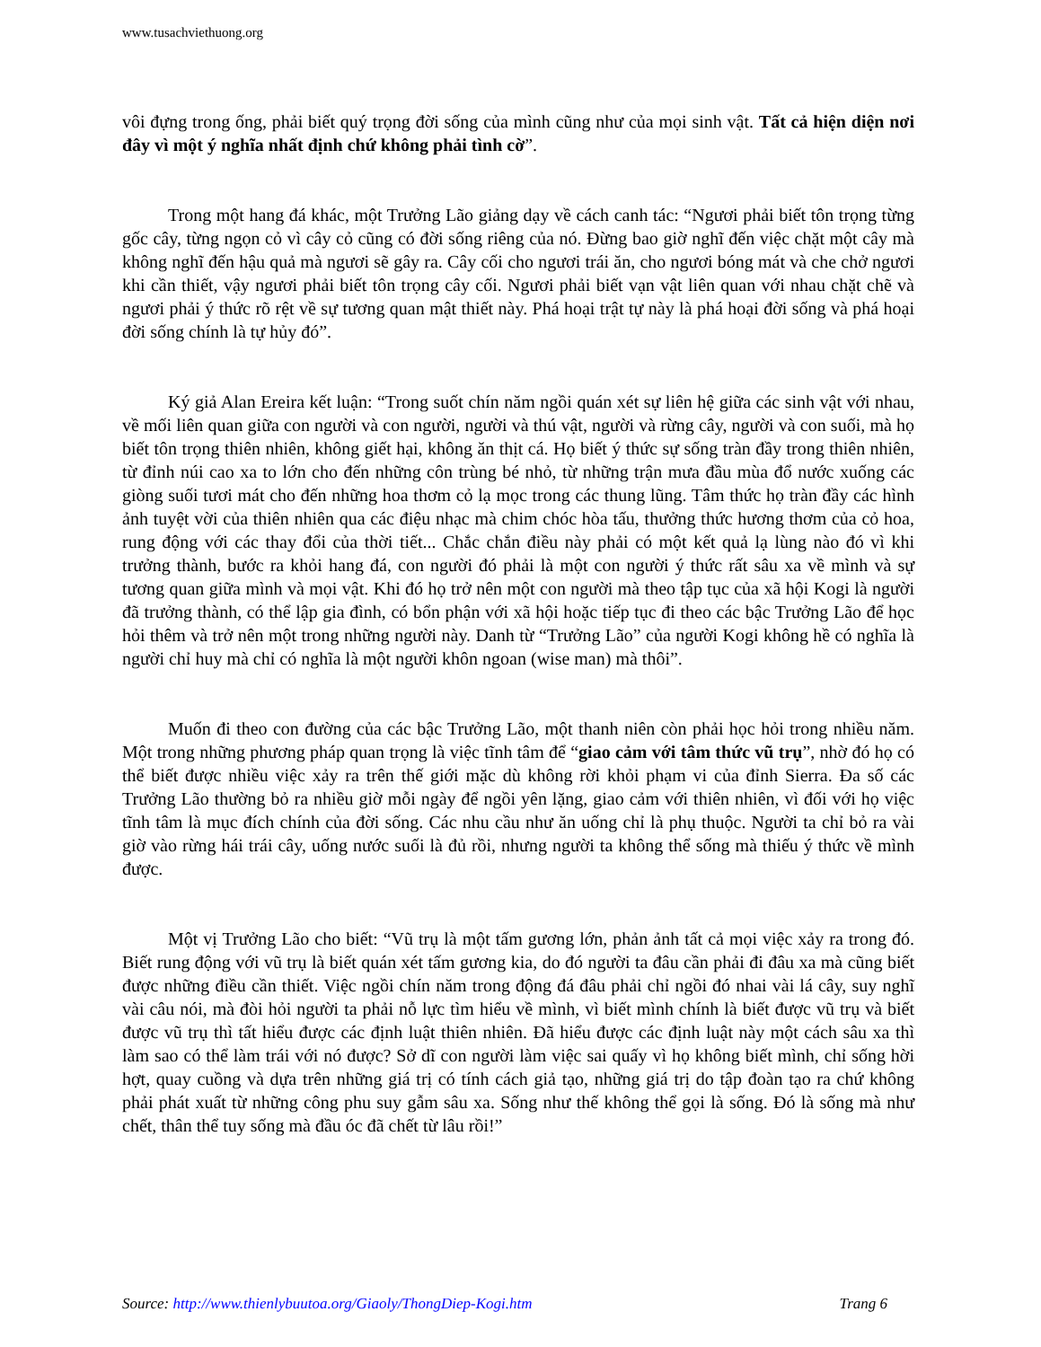www.tusachviethuong.org
vôi đựng trong ống, phải biết quý trọng đời sống của mình cũng như của mọi sinh vật. Tất cả hiện diện nơi đây vì một ý nghĩa nhất định chứ không phải tình cờ”.
Trong một hang đá khác, một Trưởng Lão giảng dạy về cách canh tác: “Ngươi phải biết tôn trọng từng gốc cây, từng ngọn cỏ vì cây cỏ cũng có đời sống riêng của nó. Đừng bao giờ nghĩ đến việc chặt một cây mà không nghĩ đến hậu quả mà ngươi sẽ gây ra. Cây cối cho ngươi trái ăn, cho ngươi bóng mát và che chở ngươi khi cần thiết, vậy ngươi phải biết tôn trọng cây cối. Ngươi phải biết vạn vật liên quan với nhau chặt chẽ và ngươi phải ý thức rõ rệt về sự tương quan mật thiết này. Phá hoại trật tự này là phá hoại đời sống và phá hoại đời sống chính là tự hủy đó”.
Ký giả Alan Ereira kết luận: “Trong suốt chín năm ngồi quán xét sự liên hệ giữa các sinh vật với nhau, về mối liên quan giữa con người và con người, người và thú vật, người và rừng cây, người và con suối, mà họ biết tôn trọng thiên nhiên, không giết hại, không ăn thịt cá. Họ biết ý thức sự sống tràn đầy trong thiên nhiên, từ đỉnh núi cao xa to lớn cho đến những côn trùng bé nhỏ, từ những trận mưa đầu mùa đổ nước xuống các giòng suối tươi mát cho đến những hoa thơm cỏ lạ mọc trong các thung lũng. Tâm thức họ tràn đầy các hình ảnh tuyệt vời của thiên nhiên qua các điệu nhạc mà chim chóc hòa tấu, thưởng thức hương thơm của cỏ hoa, rung động với các thay đổi của thời tiết... Chắc chắn điều này phải có một kết quả lạ lùng nào đó vì khi trưởng thành, bước ra khỏi hang đá, con người đó phải là một con người ý thức rất sâu xa về mình và sự tương quan giữa mình và mọi vật. Khi đó họ trở nên một con người mà theo tập tục của xã hội Kogi là người đã trưởng thành, có thể lập gia đình, có bổn phận với xã hội hoặc tiếp tục đi theo các bậc Trưởng Lão để học hỏi thêm và trở nên một trong những người này. Danh từ “Trưởng Lão” của người Kogi không hề có nghĩa là người chỉ huy mà chỉ có nghĩa là một người khôn ngoan (wise man) mà thôi”.
Muốn đi theo con đường của các bậc Trưởng Lão, một thanh niên còn phải học hỏi trong nhiều năm. Một trong những phương pháp quan trọng là việc tĩnh tâm để “giao cảm với tâm thức vũ trụ”, nhờ đó họ có thể biết được nhiều việc xảy ra trên thế giới mặc dù không rời khỏi phạm vi của đỉnh Sierra. Đa số các Trưởng Lão thường bỏ ra nhiều giờ mỗi ngày để ngồi yên lặng, giao cảm với thiên nhiên, vì đối với họ việc tĩnh tâm là mục đích chính của đời sống. Các nhu cầu như ăn uống chỉ là phụ thuộc. Người ta chỉ bỏ ra vài giờ vào rừng hái trái cây, uống nước suối là đủ rồi, nhưng người ta không thể sống mà thiếu ý thức về mình được.
Một vị Trưởng Lão cho biết: “Vũ trụ là một tấm gương lớn, phản ảnh tất cả mọi việc xảy ra trong đó. Biết rung động với vũ trụ là biết quán xét tấm gương kia, do đó người ta đâu cần phải đi đâu xa mà cũng biết được những điều cần thiết. Việc ngồi chín năm trong động đá đâu phải chỉ ngồi đó nhai vài lá cây, suy nghĩ vài câu nói, mà đòi hỏi người ta phải nỗ lực tìm hiểu về mình, vì biết mình chính là biết được vũ trụ và biết được vũ trụ thì tất hiểu được các định luật thiên nhiên. Đã hiểu được các định luật này một cách sâu xa thì làm sao có thể làm trái với nó được? Sở dĩ con người làm việc sai quấy vì họ không biết mình, chỉ sống hời hợt, quay cuồng và dựa trên những giá trị có tính cách giả tạo, những giá trị do tập đoàn tạo ra chứ không phải phát xuất từ những công phu suy gẫm sâu xa. Sống như thế không thể gọi là sống. Đó là sống mà như chết, thân thể tuy sống mà đầu óc đã chết từ lâu rồi!”
Source: http://www.thienlybuutoa.org/Giaoly/ThongDiep-Kogi.htm Trang 6